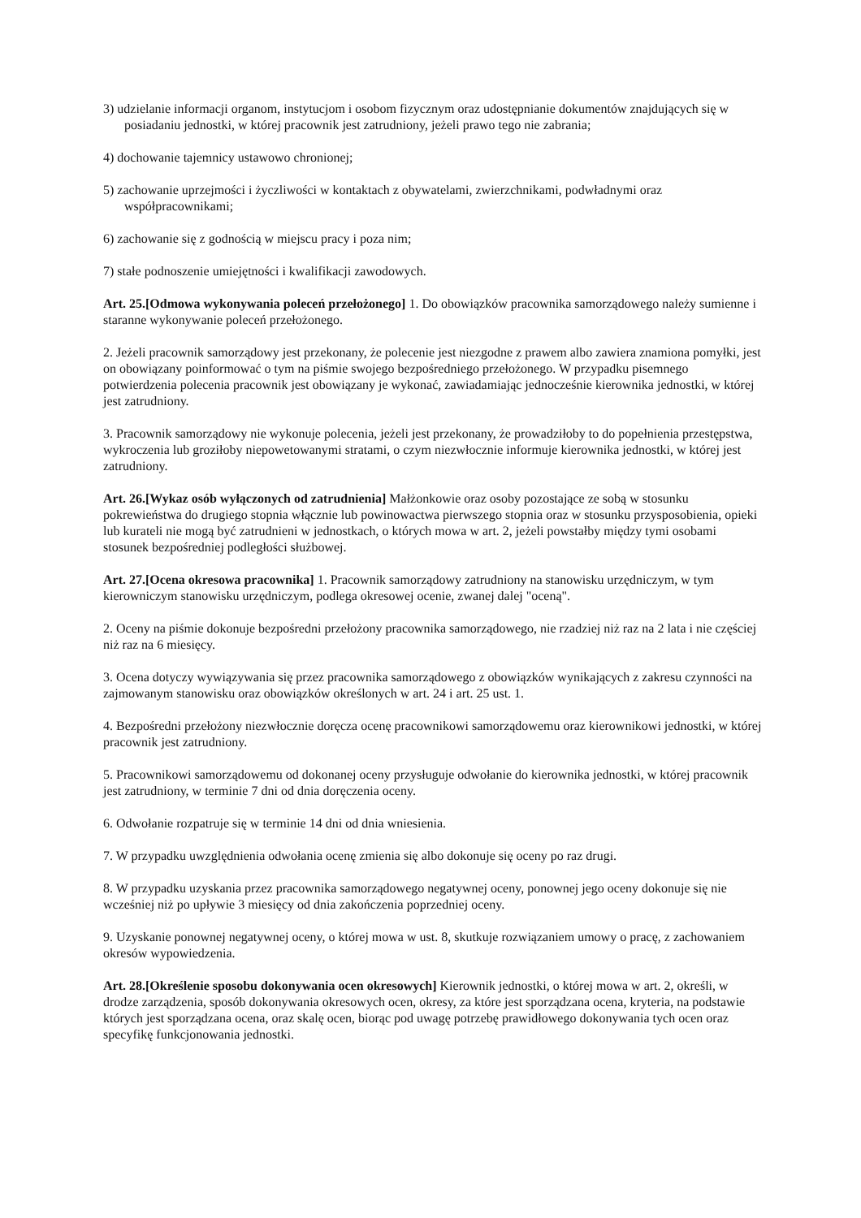3) udzielanie informacji organom, instytucjom i osobom fizycznym oraz udostępnianie dokumentów znajdujących się w posiadaniu jednostki, w której pracownik jest zatrudniony, jeżeli prawo tego nie zabrania;
4) dochowanie tajemnicy ustawowo chronionej;
5) zachowanie uprzejmości i życzliwości w kontaktach z obywatelami, zwierzchnikami, podwładnymi oraz współpracownikami;
6) zachowanie się z godnością w miejscu pracy i poza nim;
7) stałe podnoszenie umiejętności i kwalifikacji zawodowych.
Art. 25.[Odmowa wykonywania poleceń przełożonego] 1. Do obowiązków pracownika samorządowego należy sumienne i staranne wykonywanie poleceń przełożonego.
2. Jeżeli pracownik samorządowy jest przekonany, że polecenie jest niezgodne z prawem albo zawiera znamiona pomyłki, jest on obowiązany poinformować o tym na piśmie swojego bezpośredniego przełożonego. W przypadku pisemnego potwierdzenia polecenia pracownik jest obowiązany je wykonać, zawiadamiając jednocześnie kierownika jednostki, w której jest zatrudniony.
3. Pracownik samorządowy nie wykonuje polecenia, jeżeli jest przekonany, że prowadziłoby to do popełnienia przestępstwa, wykroczenia lub groziłoby niepowetowanymi stratami, o czym niezwłocznie informuje kierownika jednostki, w której jest zatrudniony.
Art. 26.[Wykaz osób wyłączonych od zatrudnienia] Małżonkowie oraz osoby pozostające ze sobą w stosunku pokrewieństwa do drugiego stopnia włącznie lub powinowactwa pierwszego stopnia oraz w stosunku przysposobienia, opieki lub kurateli nie mogą być zatrudnieni w jednostkach, o których mowa w art. 2, jeżeli powstałby między tymi osobami stosunek bezpośredniej podległości służbowej.
Art. 27.[Ocena okresowa pracownika] 1. Pracownik samorządowy zatrudniony na stanowisku urzędniczym, w tym kierowniczym stanowisku urzędniczym, podlega okresowej ocenie, zwanej dalej "oceną".
2. Oceny na piśmie dokonuje bezpośredni przełożony pracownika samorządowego, nie rzadziej niż raz na 2 lata i nie częściej niż raz na 6 miesięcy.
3. Ocena dotyczy wywiązywania się przez pracownika samorządowego z obowiązków wynikających z zakresu czynności na zajmowanym stanowisku oraz obowiązków określonych w art. 24 i art. 25 ust. 1.
4. Bezpośredni przełożony niezwłocznie doręcza ocenę pracownikowi samorządowemu oraz kierownikowi jednostki, w której pracownik jest zatrudniony.
5. Pracownikowi samorządowemu od dokonanej oceny przysługuje odwołanie do kierownika jednostki, w której pracownik jest zatrudniony, w terminie 7 dni od dnia doręczenia oceny.
6. Odwołanie rozpatruje się w terminie 14 dni od dnia wniesienia.
7. W przypadku uwzględnienia odwołania ocenę zmienia się albo dokonuje się oceny po raz drugi.
8. W przypadku uzyskania przez pracownika samorządowego negatywnej oceny, ponownej jego oceny dokonuje się nie wcześniej niż po upływie 3 miesięcy od dnia zakończenia poprzedniej oceny.
9. Uzyskanie ponownej negatywnej oceny, o której mowa w ust. 8, skutkuje rozwiązaniem umowy o pracę, z zachowaniem okresów wypowiedzenia.
Art. 28.[Określenie sposobu dokonywania ocen okresowych] Kierownik jednostki, o której mowa w art. 2, określi, w drodze zarządzenia, sposób dokonywania okresowych ocen, okresy, za które jest sporządzana ocena, kryteria, na podstawie których jest sporządzana ocena, oraz skalę ocen, biorąc pod uwagę potrzebę prawidłowego dokonywania tych ocen oraz specyfikę funkcjonowania jednostki.